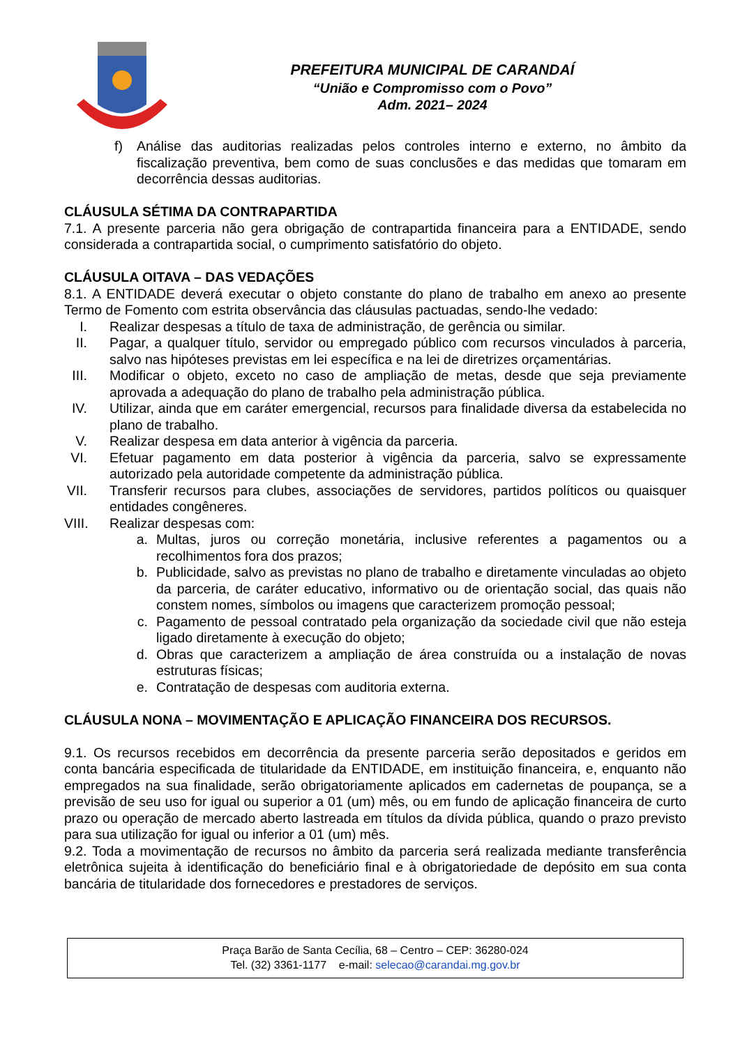PREFEITURA MUNICIPAL DE CARANDAÍ
“União e Compromisso com o Povo”
Adm. 2021– 2024
f) Análise das auditorias realizadas pelos controles interno e externo, no âmbito da fiscalização preventiva, bem como de suas conclusões e das medidas que tomaram em decorrência dessas auditorias.
CLÁUSULA SÉTIMA DA CONTRAPARTIDA
7.1. A presente parceria não gera obrigação de contrapartida financeira para a ENTIDADE, sendo considerada a contrapartida social, o cumprimento satisfatório do objeto.
CLÁUSULA OITAVA – DAS VEDAÇÕES
8.1. A ENTIDADE deverá executar o objeto constante do plano de trabalho em anexo ao presente Termo de Fomento com estrita observância das cláusulas pactuadas, sendo-lhe vedado:
I. Realizar despesas a título de taxa de administração, de gerência ou similar.
II. Pagar, a qualquer título, servidor ou empregado público com recursos vinculados à parceria, salvo nas hipóteses previstas em lei específica e na lei de diretrizes orçamentárias.
III. Modificar o objeto, exceto no caso de ampliação de metas, desde que seja previamente aprovada a adequação do plano de trabalho pela administração pública.
IV. Utilizar, ainda que em caráter emergencial, recursos para finalidade diversa da estabelecida no plano de trabalho.
V. Realizar despesa em data anterior à vigência da parceria.
VI. Efetuar pagamento em data posterior à vigência da parceria, salvo se expressamente autorizado pela autoridade competente da administração pública.
VII. Transferir recursos para clubes, associações de servidores, partidos políticos ou quaisquer entidades congêneres.
VIII. Realizar despesas com:
a. Multas, juros ou correção monetária, inclusive referentes a pagamentos ou a recolhimentos fora dos prazos;
b. Publicidade, salvo as previstas no plano de trabalho e diretamente vinculadas ao objeto da parceria, de caráter educativo, informativo ou de orientação social, das quais não constem nomes, símbolos ou imagens que caracterizem promoção pessoal;
c. Pagamento de pessoal contratado pela organização da sociedade civil que não esteja ligado diretamente à execução do objeto;
d. Obras que caracterizem a ampliação de área construída ou a instalação de novas estruturas físicas;
e. Contratação de despesas com auditoria externa.
CLÁUSULA NONA – MOVIMENTAÇÃO E APLICAÇÃO FINANCEIRA DOS RECURSOS.
9.1. Os recursos recebidos em decorrência da presente parceria serão depositados e geridos em conta bancária especificada de titularidade da ENTIDADE, em instituição financeira, e, enquanto não empregados na sua finalidade, serão obrigatoriamente aplicados em cadernetas de poupança, se a previsão de seu uso for igual ou superior a 01 (um) mês, ou em fundo de aplicação financeira de curto prazo ou operação de mercado aberto lastreada em títulos da dívida pública, quando o prazo previsto para sua utilização for igual ou inferior a 01 (um) mês.
9.2. Toda a movimentação de recursos no âmbito da parceria será realizada mediante transferência eletrônica sujeita à identificação do beneficiário final e à obrigatoriedade de depósito em sua conta bancária de titularidade dos fornecedores e prestadores de serviços.
Praça Barão de Santa Cecília, 68 – Centro – CEP: 36280-024
Tel. (32) 3361-1177 e-mail: selecao@carandai.mg.gov.br